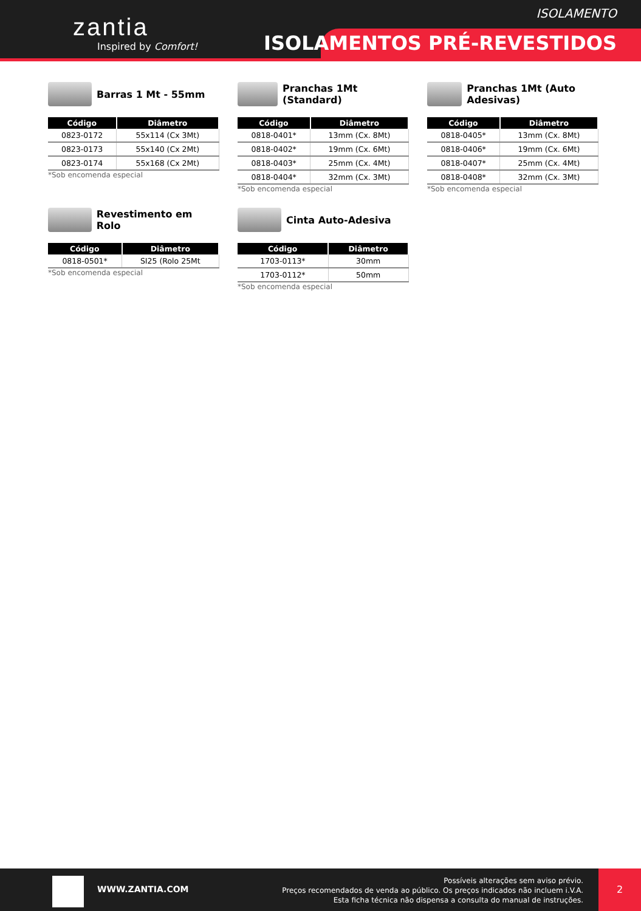zantia
Inspired by Comfort!
ISOLAMENTO
ISOLAMENTOS PRÉ-REVESTIDOS
Barras 1 Mt - 55mm
| Código | Diâmetro |
| --- | --- |
| 0823-0172 | 55x114 (Cx 3Mt) |
| 0823-0173 | 55x140 (Cx 2Mt) |
| 0823-0174 | 55x168 (Cx 2Mt) |
*Sob encomenda especial
Pranchas 1Mt (Standard)
| Código | Diâmetro |
| --- | --- |
| 0818-0401* | 13mm (Cx. 8Mt) |
| 0818-0402* | 19mm (Cx. 6Mt) |
| 0818-0403* | 25mm (Cx. 4Mt) |
| 0818-0404* | 32mm (Cx. 3Mt) |
*Sob encomenda especial
Pranchas 1Mt (Auto Adesivas)
| Código | Diâmetro |
| --- | --- |
| 0818-0405* | 13mm (Cx. 8Mt) |
| 0818-0406* | 19mm (Cx. 6Mt) |
| 0818-0407* | 25mm (Cx. 4Mt) |
| 0818-0408* | 32mm (Cx. 3Mt) |
*Sob encomenda especial
Revestimento em Rolo
| Código | Diâmetro |
| --- | --- |
| 0818-0501* | SI25 (Rolo 25Mt |
*Sob encomenda especial
Cinta Auto-Adesiva
| Código | Diâmetro |
| --- | --- |
| 1703-0113* | 30mm |
| 1703-0112* | 50mm |
*Sob encomenda especial
WWW.ZANTIA.COM
Possíveis alterações sem aviso prévio.
Preços recomendados de venda ao público. Os preços indicados não incluem i.V.A.
Esta ficha técnica não dispensa a consulta do manual de instruções.
2